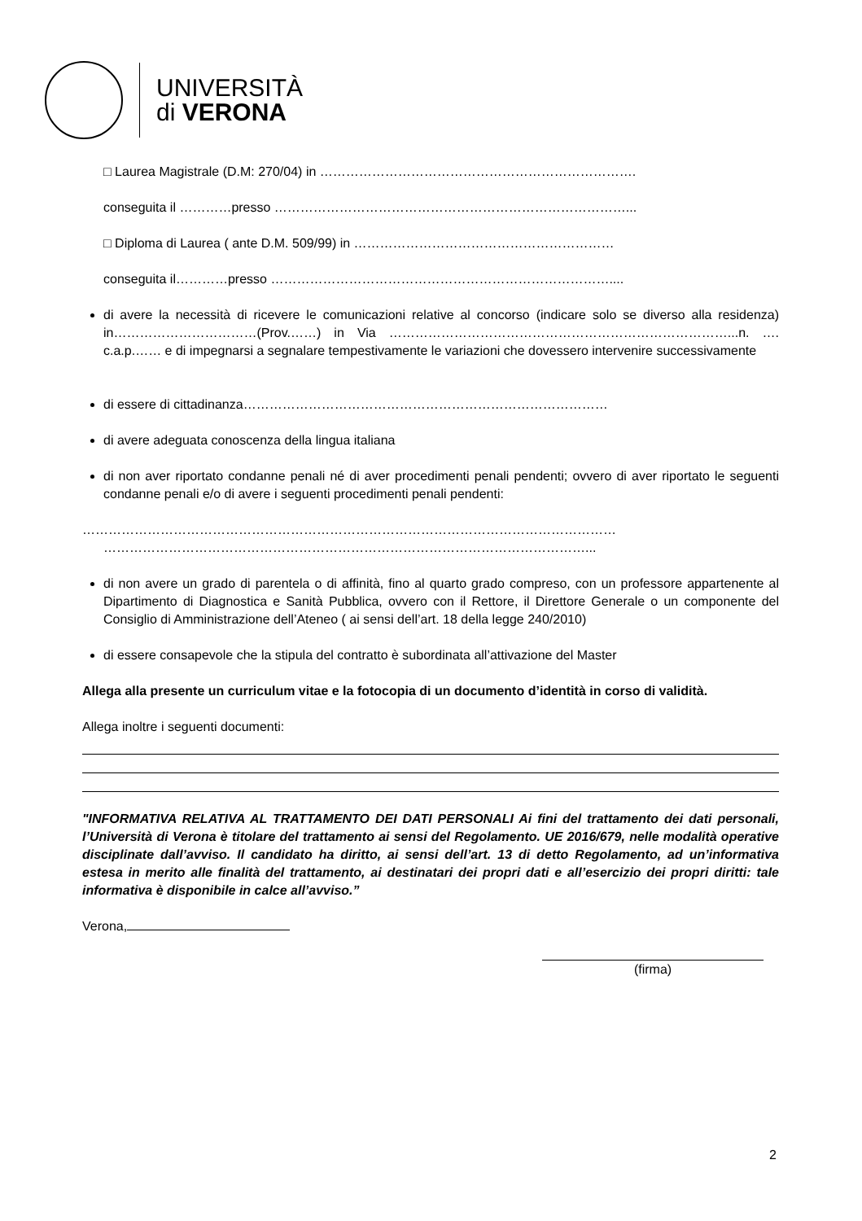UNIVERSITÀ
di VERONA
□ Laurea Magistrale (D.M: 270/04) in ……………………………………………………………….
conseguita il …………presso ………………………………………………………………………...
□ Diploma di Laurea ( ante D.M. 509/99) in ……………………………………………………
conseguita il…………presso ……………………………………………………………………....
di avere la necessità di ricevere le comunicazioni relative al concorso (indicare solo se diverso alla residenza) in……………………………(Prov.……) in Via ……………………………………………………………………...n. …. c.a.p.…… e di impegnarsi a segnalare tempestivamente le variazioni che dovessero intervenire successivamente
di essere di cittadinanza…………………………………………………………………………
di avere adeguata conoscenza della lingua italiana
di non aver riportato condanne penali né di aver procedimenti penali pendenti; ovvero di aver riportato le seguenti condanne penali e/o di avere i seguenti procedimenti penali pendenti:
……………………………………………………………………………………………………………
…………………………………………………………………………………………………...
di non avere un grado di parentela o di affinità, fino al quarto grado compreso, con un professore appartenente al Dipartimento di Diagnostica e Sanità Pubblica, ovvero con il Rettore, il Direttore Generale o un componente del Consiglio di Amministrazione dell’Ateneo ( ai sensi dell’art. 18 della legge 240/2010)
di essere consapevole che la stipula del contratto è subordinata all’attivazione del Master
Allega alla presente un curriculum vitae e la fotocopia di un documento d’identità in corso di validità.
Allega inoltre i seguenti documenti:
"INFORMATIVA RELATIVA AL TRATTAMENTO DEI DATI PERSONALI Ai fini del trattamento dei dati personali, l’Università di Verona è titolare del trattamento ai sensi del Regolamento. UE 2016/679, nelle modalità operative disciplinate dall’avviso. Il candidato ha diritto, ai sensi dell’art. 13 di detto Regolamento, ad un’informativa estesa in merito alle finalità del trattamento, ai destinatari dei propri dati e all’esercizio dei propri diritti: tale informativa è disponibile in calce all’avviso.”
Verona,
(firma)
2